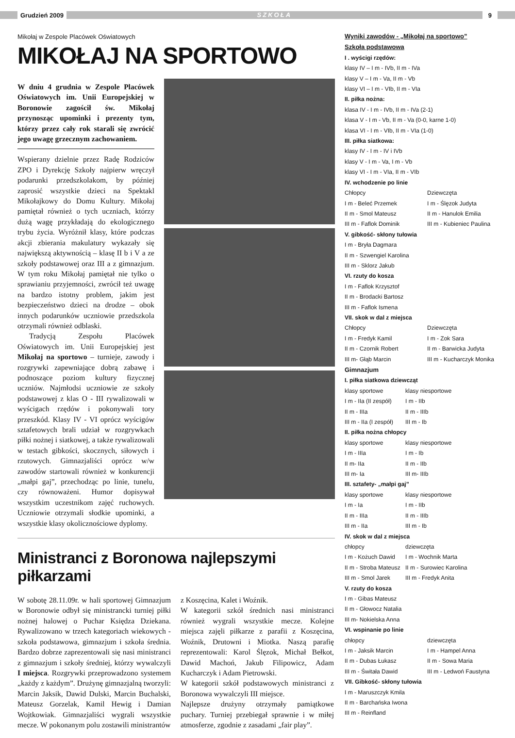Grudzień 2009
SZKOŁA
9
Mikołaj w Zespole Placówek Oświatowych
MIKOŁAJ NA SPORTOWO
W dniu 4 grudnia w Zespole Placówek Oświatowych im. Unii Europejskiej w Boronowie zagościł św. Mikołaj przynosząc upominki i prezenty tym, którzy przez cały rok starali się zwrócić jego uwagę grzecznym zachowaniem.
Wspierany dzielnie przez Radę Rodziców ZPO i Dyrekcję Szkoły najpierw wręczył podarunki przedszkolakom, by później zaprosić wszystkie dzieci na Spektakl Mikołajkowy do Domu Kultury. Mikołaj pamiętał również o tych uczniach, którzy dużą wagę przykładają do ekologicznego trybu życia. Wyróżnił klasy, które podczas akcji zbierania makulatury wykazały się największą aktywnością – klasę II b i V a ze szkoły podstawowej oraz III a z gimnazjum. W tym roku Mikołaj pamiętał nie tylko o sprawianiu przyjemności, zwrócił też uwagę na bardzo istotny problem, jakim jest bezpieczeństwo dzieci na drodze – obok innych podarunków uczniowie przedszkola otrzymali również odblaski.
Tradycją Zespołu Placówek Oświatowych im. Unii Europejskiej jest Mikołaj na sportowo – turnieje, zawody i rozgrywki zapewniające dobrą zabawę i podnoszące poziom kultury fizycznej uczniów. Najmłodsi uczniowie ze szkoły podstawowej z klas O - III rywalizowali w wyścigach rzędów i pokonywali tory przeszkód. Klasy IV - VI oprócz wyścigów sztafetowych brali udział w rozgrywkach piłki nożnej i siatkowej, a także rywalizowali w testach gibkości, skocznych, siłowych i rzutowych. Gimnazjaliści oprócz w/w zawodów startowali również w konkurencji „małpi gaj”, przechodząc po linie, tunelu, czy równoważeni. Humor dopisywał wszystkim uczestnikom zajęć ruchowych. Uczniowie otrzymali słodkie upominki, a wszystkie klasy okolicznościowe dyplomy.
Ministranci z Boronowa najlepszymi piłkarzami
W sobotę 28.11.09r. w hali sportowej Gimnazjum w Boronowie odbył się ministrancki turniej piłki nożnej halowej o Puchar Księdza Dziekana. Rywalizowano w trzech kategoriach wiekowych - szkoła podstawowa, gimnazjum i szkoła średnia. Bardzo dobrze zaprezentowali się nasi ministranci z gimnazjum i szkoły średniej, którzy wywalczyli I miejsca. Rozgrywki przeprowadzono systemem „każdy z każdym”. Drużynę gimnazjalną tworzyli: Marcin Jaksik, Dawid Dulski, Marcin Buchalski, Mateusz Gorzelak, Kamil Hewig i Damian Wojtkowiak. Gimnazjaliści wygrali wszystkie mecze. W pokonanym polu zostawili ministrantów
z Koszęcina, Kalet i Woźnik.
W kategorii szkół średnich nasi ministranci również wygrali wszystkie mecze. Kolejne miejsca zajęli piłkarze z parafii z Koszęcina, Woźnik, Drutowni i Miotka. Naszą parafię reprezentowali: Karol Ślęzok, Michał Bełkot, Dawid Machoń, Jakub Filipowicz, Adam Kucharczyk i Adam Pietrowski.
W kategorii szkół podstawowych ministranci z Boronowa wywalczyli III miejsce.
Najlepsze drużyny otrzymały pamiątkowe puchary. Turniej przebiegał sprawnie i w miłej atmosferze, zgodnie z zasadami „fair play”.
Wyniki zawodów - „Mikołaj na sportowo”
Szkoła podstawowa
I . wyścigi rzędów:
klasy IV – I m - IVb, II m - IVa
klasy V – I m - Va, II m - Vb
klasy VI – I m - VIb, II m - VIa
II. piłka nożna:
klasa IV - I m - IVb, II m - IVa (2-1)
klasa V - I m - Vb, II m - Va (0-0, karne 1-0)
klasa VI - I m - VIb, II m - VIa (1-0)
III. piłka siatkowa:
klasy IV - I m - IV i IVb
klasy V - I m - Va, I m - Vb
klasy VI - I m - VIa, II m - VIb
IV. wchodzenie po linie
Chłopcy Dziewczęta
I m - Beleć Przemek I m - Ślęzok Judyta
II m - Smol Mateusz II m - Hanulok Emilia
III m - Faflok Dominik III m - Kubieniec Paulina
V. gibkość- skłony tułowia
I m - Bryła Dagmara
II m - Szwengiel Karolina
III m - Sklorz Jakub
VI. rzuty do kosza
I m - Faflok Krzysztof
II m - Brodacki Bartosz
III m - Faflok Ismena
VII. skok w dal z miejsca
Chłopcy Dziewczęta
I m - Fredyk Kamil I m - Zok Sara
II m - Czornik Robert II m - Barwicka Judyta
III m- Głąb Marcin III m - Kucharczyk Monika
Gimnazjum
I. piłka siatkowa dziewcząt
klasy sportowe klasy niesportowe
I m - IIa (II zespół) I m - IIb
II m - IIIa II m - IIIb
III m - IIa (I zespół) III m - Ib
II. piłka nożna chłopcy
klasy sportowe klasy niesportowe
I m - IIIa I m - Ib
II m- IIa II m - IIb
III m- Ia III m- IIIb
III. sztafety- „małpi gaj”
klasy sportowe klasy niesportowe
I m - Ia I m - IIb
II m - IIIa II m - IIIb
III m - IIa III m - Ib
IV. skok w dal z miejsca
chłopcy dziewczęta
I m - Kożuch Dawid I m - Wochnik Marta
II m - Stroba Mateusz II m - Surowiec Karolina
III m - Smol Jarek III m - Fredyk Anita
V. rzuty do kosza
I m - Gibas Mateusz
II m - Głowocz Natalia
III m- Nokielska Anna
VI. wspinanie po linie
chłopcy dziewczęta
I m - Jaksik Marcin I m - Hampel Anna
II m - Dubas Łukasz II m - Sowa Maria
III m - Świtała Dawid III m - Ledwoń Faustyna
VII. Gibkość- skłony tułowia
I m - Maruszczyk Kmila
II m - Barchańska Iwona
III m - Reinfland